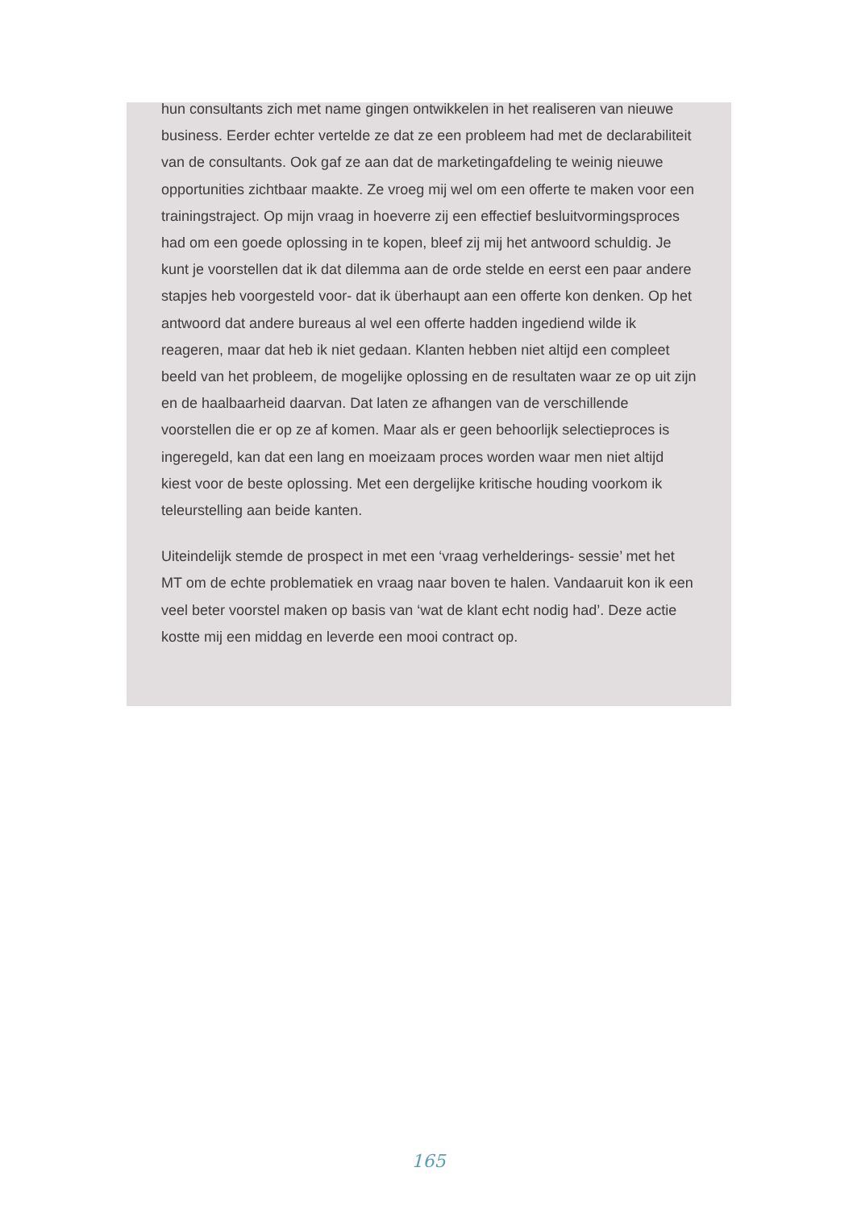hun consultants zich met name gingen ontwikkelen in het realiseren van nieuwe business. Eerder echter vertelde ze dat ze een probleem had met de declarabiliteit van de consultants. Ook gaf ze aan dat de marketingafdeling te weinig nieuwe opportunities zichtbaar maakte. Ze vroeg mij wel om een offerte te maken voor een trainingstraject. Op mijn vraag in hoeverre zij een effectief besluitvormingsproces had om een goede oplossing in te kopen, bleef zij mij het antwoord schuldig. Je kunt je voorstellen dat ik dat dilemma aan de orde stelde en eerst een paar andere stapjes heb voorgesteld voor- dat ik überhaupt aan een offerte kon denken. Op het antwoord dat andere bureaus al wel een offerte hadden ingediend wilde ik reageren, maar dat heb ik niet gedaan. Klanten hebben niet altijd een compleet beeld van het probleem, de mogelijke oplossing en de resultaten waar ze op uit zijn en de haalbaarheid daarvan. Dat laten ze afhangen van de verschillende voorstellen die er op ze af komen. Maar als er geen behoorlijk selectieproces is ingeregeld, kan dat een lang en moeizaam proces worden waar men niet altijd kiest voor de beste oplossing. Met een dergelijke kritische houding voorkom ik teleurstelling aan beide kanten.
Uiteindelijk stemde de prospect in met een ‘vraag verhelderings- sessie’ met het MT om de echte problematiek en vraag naar boven te halen. Vandaaruit kon ik een veel beter voorstel maken op basis van ‘wat de klant echt nodig had’. Deze actie kostte mij een middag en leverde een mooi contract op.
165